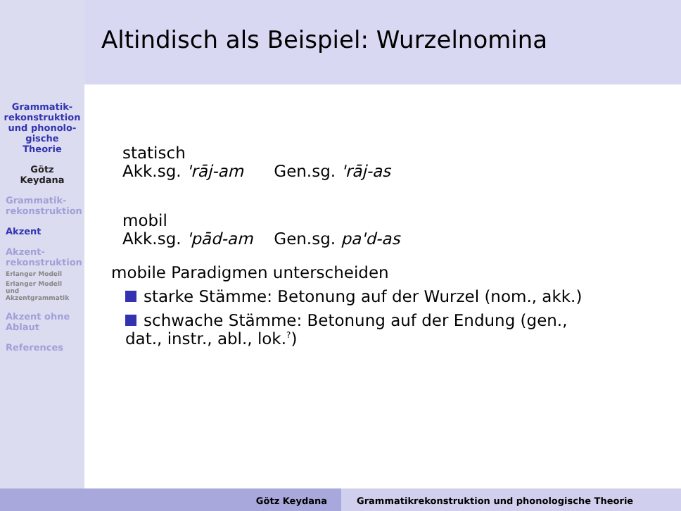Altindisch als Beispiel: Wurzelnomina
Grammatik-
rekonstruktion
und phonolo-
gische
Theorie
Götz
Keydana
Grammatik-
rekonstruktion
Akzent
Akzent-
rekonstruktion
Erlanger Modell
Erlanger Modell
und
Akzentgrammatik
Akzent ohne
Ablaut
References
| statisch | |
| Akk.sg. 'rāj-am | Gen.sg. 'rāj-as |
| mobil | |
| Akk.sg. 'pād-am | Gen.sg. pa'd-as |
mobile Paradigmen unterscheiden
starke Stämme: Betonung auf der Wurzel (nom., akk.)
schwache Stämme: Betonung auf der Endung (gen.,
dat., instr., abl., lok.<sup>?</sup>)
Götz Keydana Grammatikrekonstruktion und phonologische Theorie